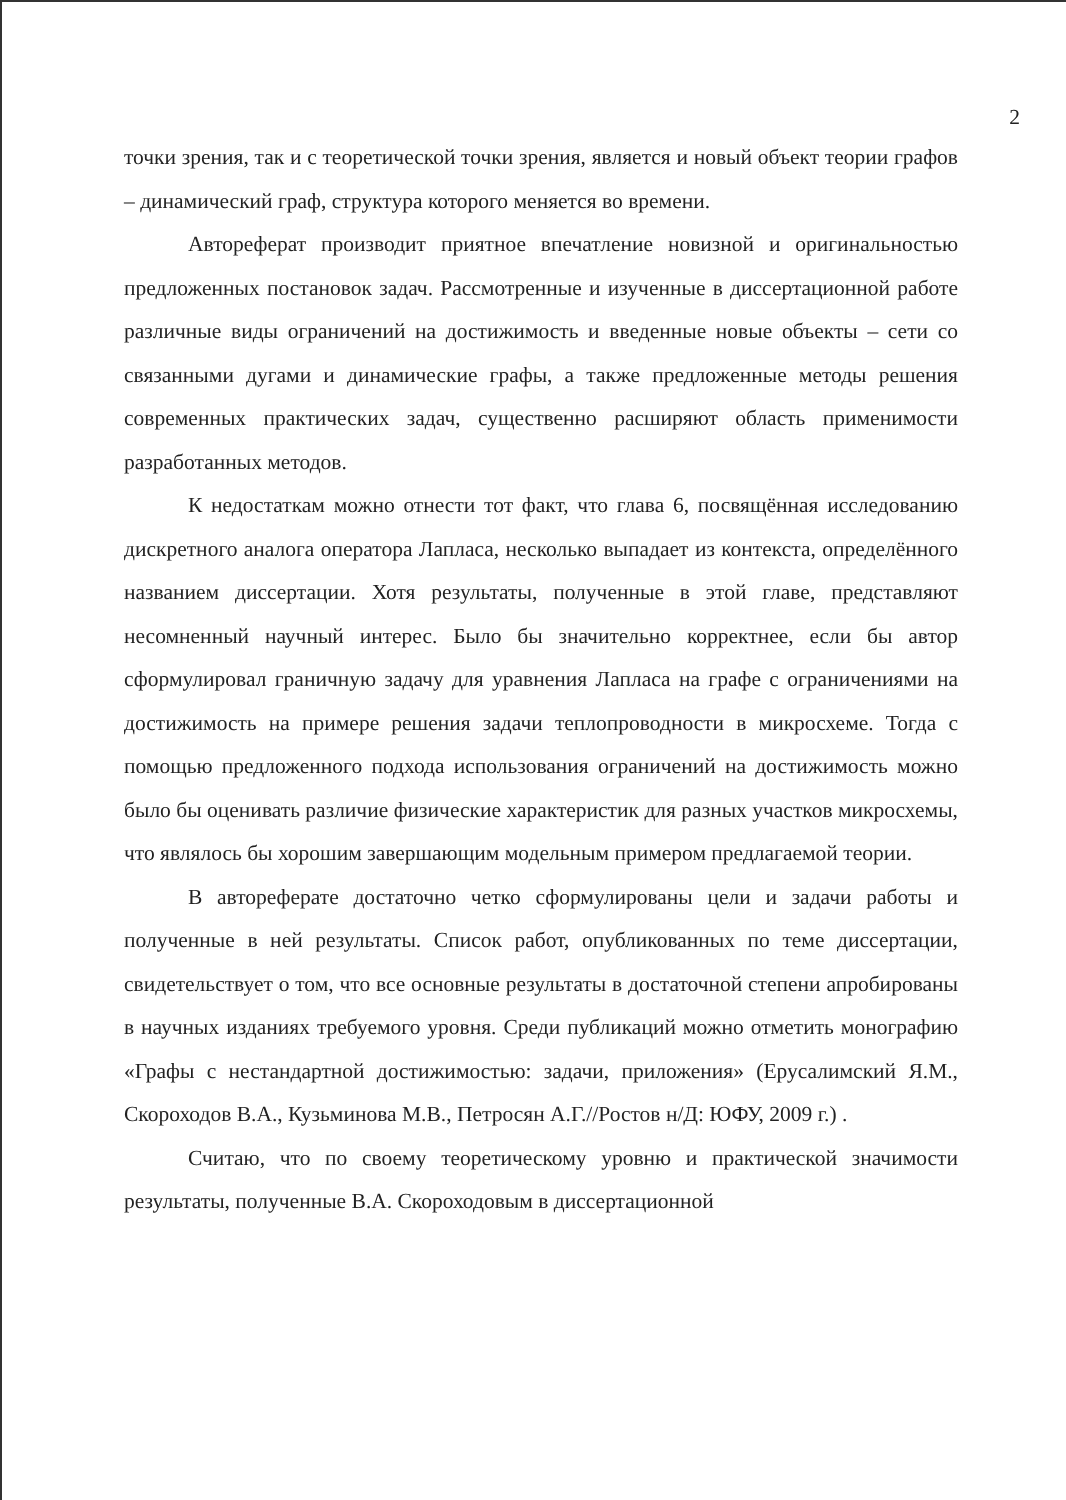2
точки зрения, так и с теоретической точки зрения, является и новый объект теории графов – динамический граф, структура которого меняется во времени.
Автореферат производит приятное впечатление новизной и оригинальностью предложенных постановок задач. Рассмотренные и изученные в диссертационной работе различные виды ограничений на достижимость и введенные новые объекты – сети со связанными дугами и динамические графы, а также предложенные методы решения современных практических задач, существенно расширяют область применимости разработанных методов.
К недостаткам можно отнести тот факт, что глава 6, посвящённая исследованию дискретного аналога оператора Лапласа, несколько выпадает из контекста, определённого названием диссертации. Хотя результаты, полученные в этой главе, представляют несомненный научный интерес. Было бы значительно корректнее, если бы автор сформулировал граничную задачу для уравнения Лапласа на графе с ограничениями на достижимость на примере решения задачи теплопроводности в микросхеме. Тогда с помощью предложенного подхода использования ограничений на достижимость можно было бы оценивать различие физические характеристик для разных участков микросхемы, что являлось бы хорошим завершающим модельным примером предлагаемой теории.
В автореферате достаточно четко сформулированы цели и задачи работы и полученные в ней результаты. Список работ, опубликованных по теме диссертации, свидетельствует о том, что все основные результаты в достаточной степени апробированы в научных изданиях требуемого уровня. Среди публикаций можно отметить монографию «Графы с нестандартной достижимостью: задачи, приложения» (Ерусалимский Я.М., Скороходов В.А., Кузьминова М.В., Петросян А.Г.//Ростов н/Д: ЮФУ, 2009 г.) .
Считаю, что по своему теоретическому уровню и практической значимости результаты, полученные В.А. Скороходовым в диссертационной